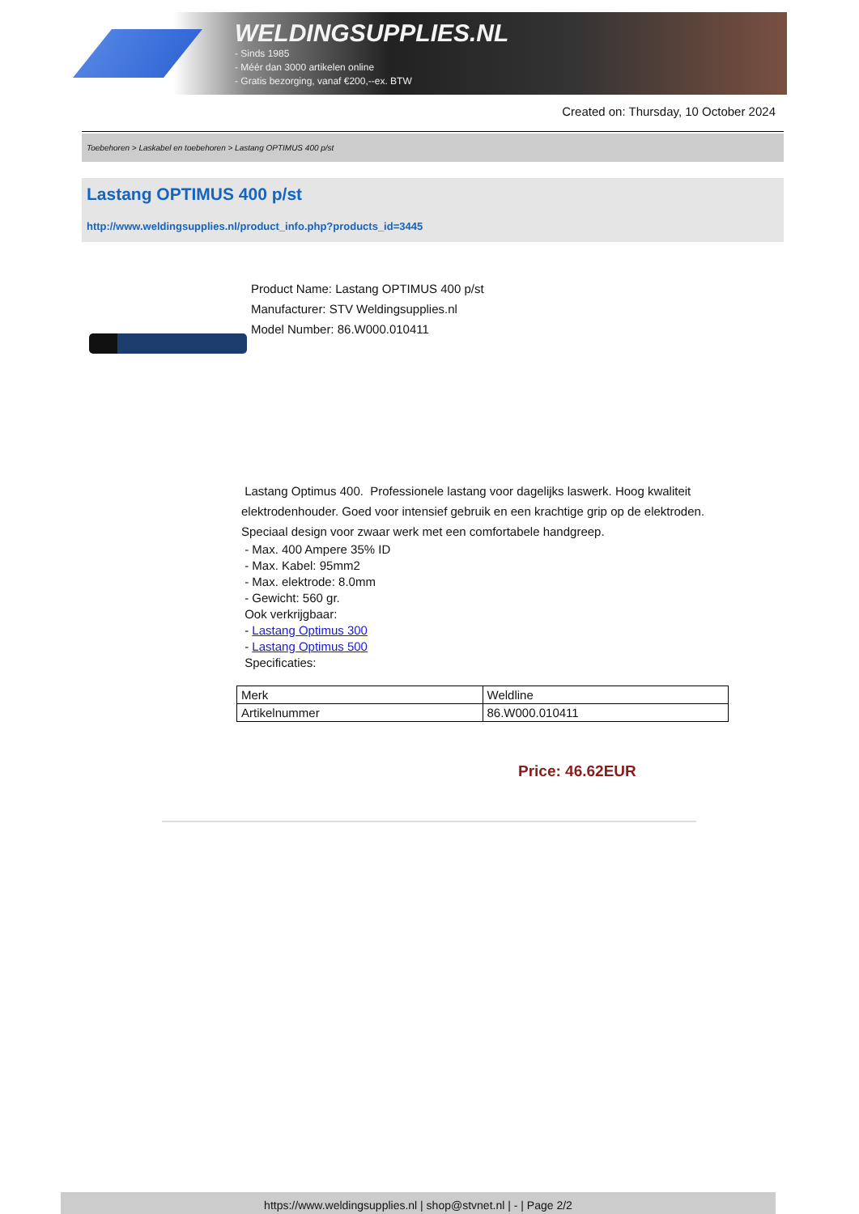WELDINGSUPPLIES.NL
- Sinds 1985
- Méér dan 3000 artikelen online
- Gratis bezorging, vanaf €200,--ex. BTW
Created on: Thursday, 10 October 2024
Toebehoren > Laskabel en toebehoren > Lastang OPTIMUS 400 p/st
Lastang OPTIMUS 400 p/st
http://www.weldingsupplies.nl/product_info.php?products_id=3445
Product Name: Lastang OPTIMUS 400 p/st
Manufacturer: STV Weldingsupplies.nl
Model Number: 86.W000.010411
Lastang Optimus 400. Professionele lastang voor dagelijks laswerk. Hoog kwaliteit elektrodenhouder. Goed voor intensief gebruik en een krachtige grip op de elektroden. Speciaal design voor zwaar werk met een comfortabele handgreep.
- Max. 400 Ampere 35% ID
- Max. Kabel: 95mm2
- Max. elektrode: 8.0mm
- Gewicht: 560 gr.
Ook verkrijgbaar:
- Lastang Optimus 300
- Lastang Optimus 500
Specificaties:
| Merk | Weldline |
| Artikelnummer | 86.W000.010411 |
Price: 46.62EUR
https://www.weldingsupplies.nl | shop@stvnet.nl | - | Page 2/2